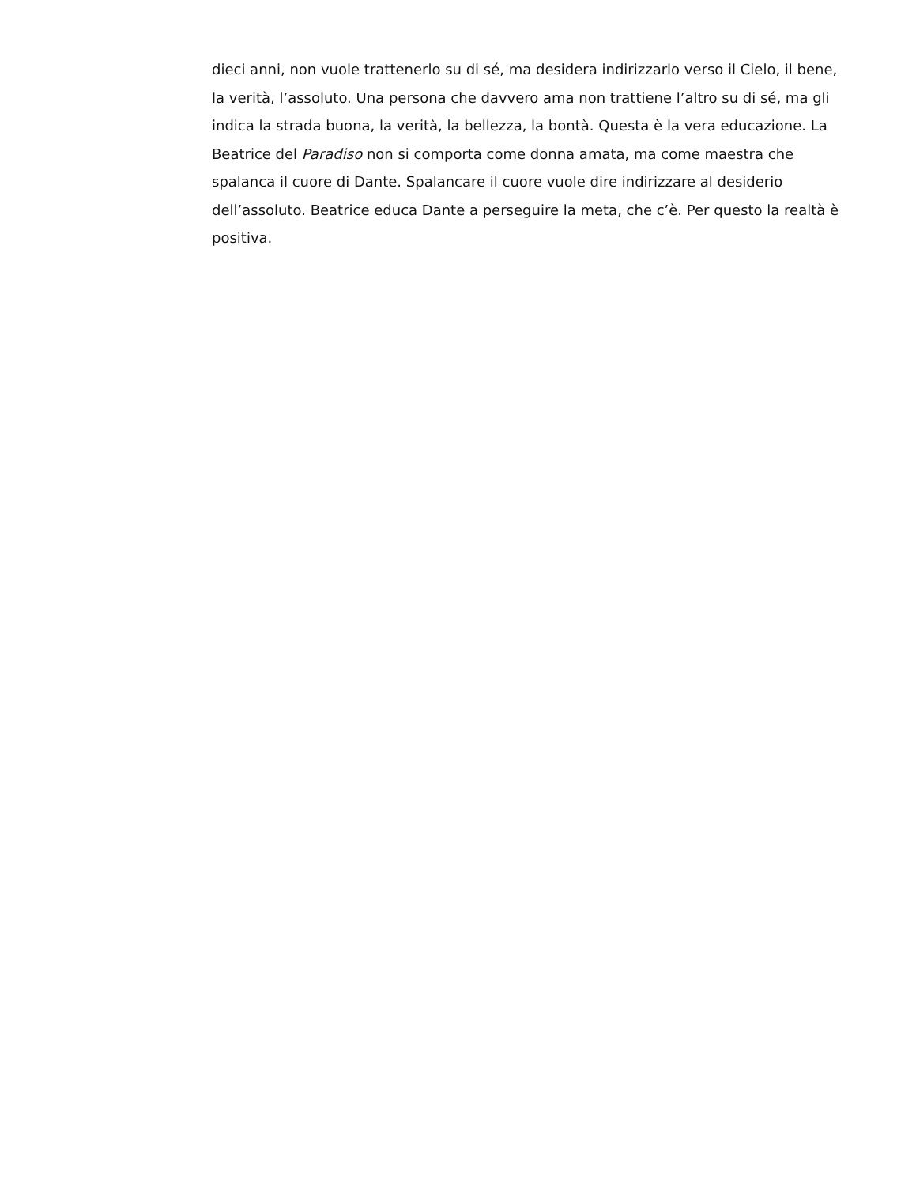dieci anni, non vuole trattenerlo su di sé, ma desidera indirizzarlo verso il Cielo, il bene, la verità, l’assoluto. Una persona che davvero ama non trattiene l’altro su di sé, ma gli indica la strada buona, la verità, la bellezza, la bontà. Questa è la vera educazione. La Beatrice del Paradiso non si comporta come donna amata, ma come maestra che spalanca il cuore di Dante. Spalancare il cuore vuole dire indirizzare al desiderio dell’assoluto. Beatrice educa Dante a perseguire la meta, che c’è. Per questo la realtà è positiva.